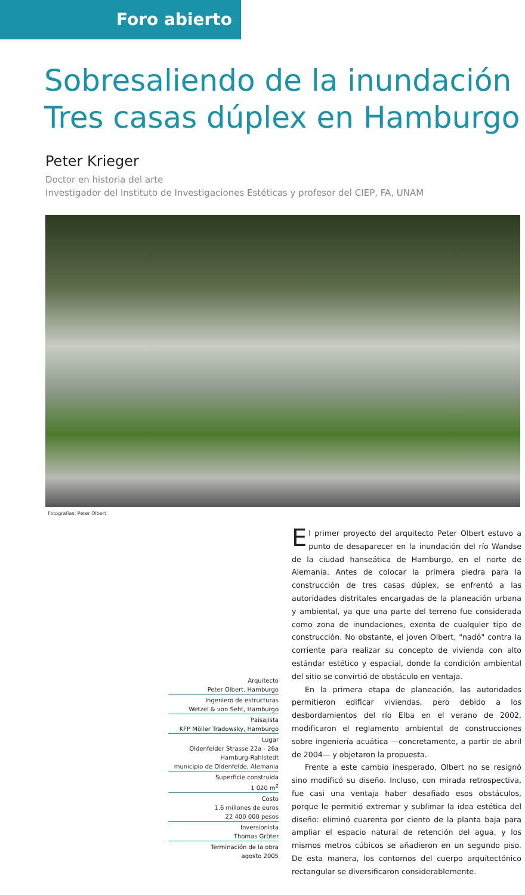Foro abierto
Sobresaliendo de la inundación
Tres casas dúplex en Hamburgo
Peter Krieger
Doctor en historia del arte
Investigador del Instituto de Investigaciones Estéticas y profesor del CIEP, FA, UNAM
Fotografías: Peter Olbert
Arquitecto
Peter Olbert, Hamburgo
Ingeniero de estructuras
Wetzel & von Seht, Hamburgo
Paisajista
KFP Möller Tradowsky, Hamburgo
Lugar
Oldenfelder Strasse 22a - 26a
Hamburg-Rahlstedt
municipio de Oldenfelde, Alemania
Superficie construida
1 020 m<sup>2</sup>
Costo
1.6 millones de euros
22 400 000 pesos
Inversionista
Thomas Grüter
Terminación de la obra
agosto 2005
El primer proyecto del arquitecto Peter Olbert estuvo a punto de desaparecer en la inundación del río Wandse de la ciudad hanseática de Hamburgo, en el norte de Alemania. Antes de colocar la primera piedra para la construcción de tres casas dúplex, se enfrentó a las autoridades distritales encargadas de la planeación urbana y ambiental, ya que una parte del terreno fue considerada como zona de inundaciones, exenta de cualquier tipo de construcción. No obstante, el joven Olbert, "nadó" contra la corriente para realizar su concepto de vivienda con alto estándar estético y espacial, donde la condición ambiental del sitio se convirtió de obstáculo en ventaja.
En la primera etapa de planeación, las autoridades permitieron edificar viviendas, pero debido a los desbordamientos del río Elba en el verano de 2002, modificaron el reglamento ambiental de construcciones sobre ingeniería acuática —concretamente, a partir de abril de 2004— y objetaron la propuesta.
Frente a este cambio inesperado, Olbert no se resignó sino modificó su diseño. Incluso, con mirada retrospectiva, fue casi una ventaja haber desafiado esos obstáculos, porque le permitió extremar y sublimar la idea estética del diseño: eliminó cuarenta por ciento de la planta baja para ampliar el espacio natural de retención del agua, y los mismos metros cúbicos se añadieron en un segundo piso. De esta manera, los contornos del cuerpo arquitectónico rectangular se diversificaron considerablemente.